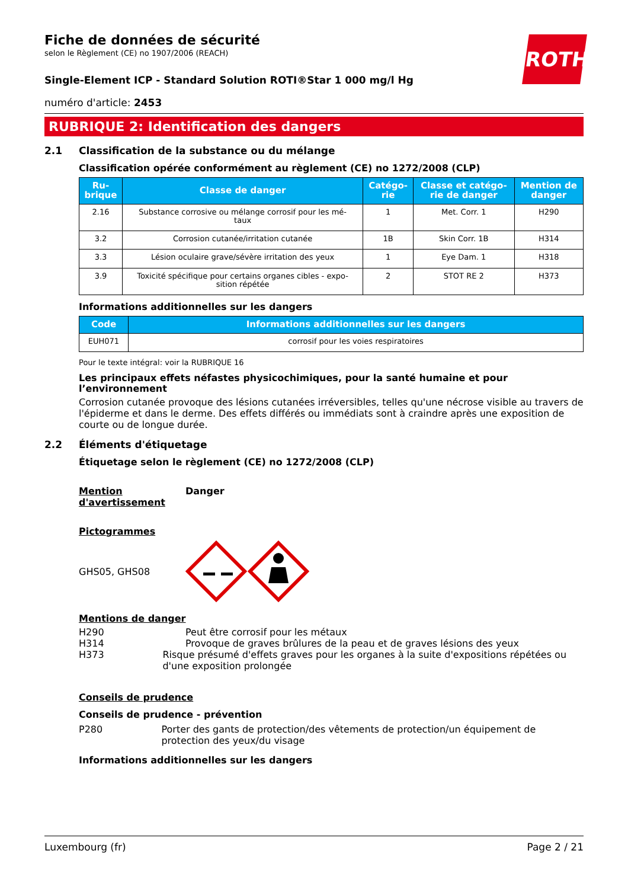ROTH
Fiche de données de sécurité
selon le Règlement (CE) no 1907/2006 (REACH)
Single-Element ICP - Standard Solution ROTI®Star 1 000 mg/l Hg
numéro d'article: 2453
RUBRIQUE 2: Identification des dangers
2.1 Classification de la substance ou du mélange
Classification opérée conformément au règlement (CE) no 1272/2008 (CLP)
| Ru- brique | Classe de danger | Catégo- rie | Classe et catégo- rie de danger | Mention de danger |
| --- | --- | --- | --- | --- |
| 2.16 | Substance corrosive ou mélange corrosif pour les mé- taux | 1 | Met. Corr. 1 | H290 |
| 3.2 | Corrosion cutanée/irritation cutanée | 1B | Skin Corr. 1B | H314 |
| 3.3 | Lésion oculaire grave/sévère irritation des yeux | 1 | Eye Dam. 1 | H318 |
| 3.9 | Toxicité spécifique pour certains organes cibles - expo- sition répétée | 2 | STOT RE 2 | H373 |
Informations additionnelles sur les dangers
| Code | Informations additionnelles sur les dangers |
| --- | --- |
| EUH071 | corrosif pour les voies respiratoires |
Pour le texte intégral: voir la RUBRIQUE 16
Les principaux effets néfastes physicochimiques, pour la santé humaine et pour l’environnement
Corrosion cutanée provoque des lésions cutanées irréversibles, telles qu'une nécrose visible au travers de l'épiderme et dans le derme. Des effets différés ou immédiats sont à craindre après une exposition de courte ou de longue durée.
2.2 Éléments d'étiquetage
Étiquetage selon le règlement (CE) no 1272/2008 (CLP)
Mention d'avertissement
Danger
Pictogrammes
GHS05, GHS08
Mentions de danger
H290 Peut être corrosif pour les métaux
H314 Provoque de graves brûlures de la peau et de graves lésions des yeux
H373 Risque présumé d'effets graves pour les organes à la suite d'expositions répétées ou d'une exposition prolongée
Conseils de prudence
Conseils de prudence - prévention
P280 Porter des gants de protection/des vêtements de protection/un équipement de protection des yeux/du visage
Informations additionnelles sur les dangers
Luxembourg (fr) Page 2 / 21